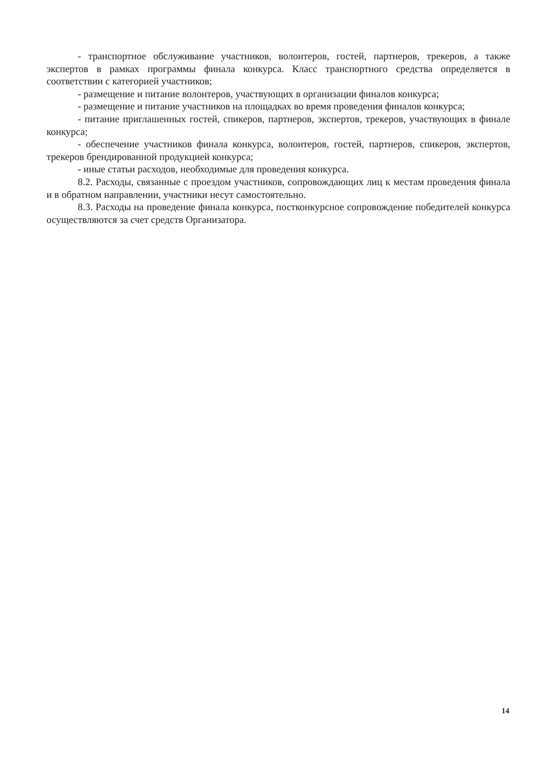- транспортное обслуживание участников, волонтеров, гостей, партнеров, трекеров, а также экспертов в рамках программы финала конкурса. Класс транспортного средства определяется в соответствии с категорией участников;
- размещение и питание волонтеров, участвующих в организации финалов конкурса;
- размещение и питание участников на площадках во время проведения финалов конкурса;
- питание приглашенных гостей, спикеров, партнеров, экспертов, трекеров, участвующих в финале конкурса;
- обеспечение участников финала конкурса, волонтеров, гостей, партнеров, спикеров, экспертов, трекеров брендированной продукцией конкурса;
- иные статьи расходов, необходимые для проведения конкурса.
8.2. Расходы, связанные с проездом участников, сопровождающих лиц к местам проведения финала и в обратном направлении, участники несут самостоятельно.
8.3. Расходы на проведение финала конкурса, постконкурсное сопровождение победителей конкурса осуществляются за счет средств Организатора.
14